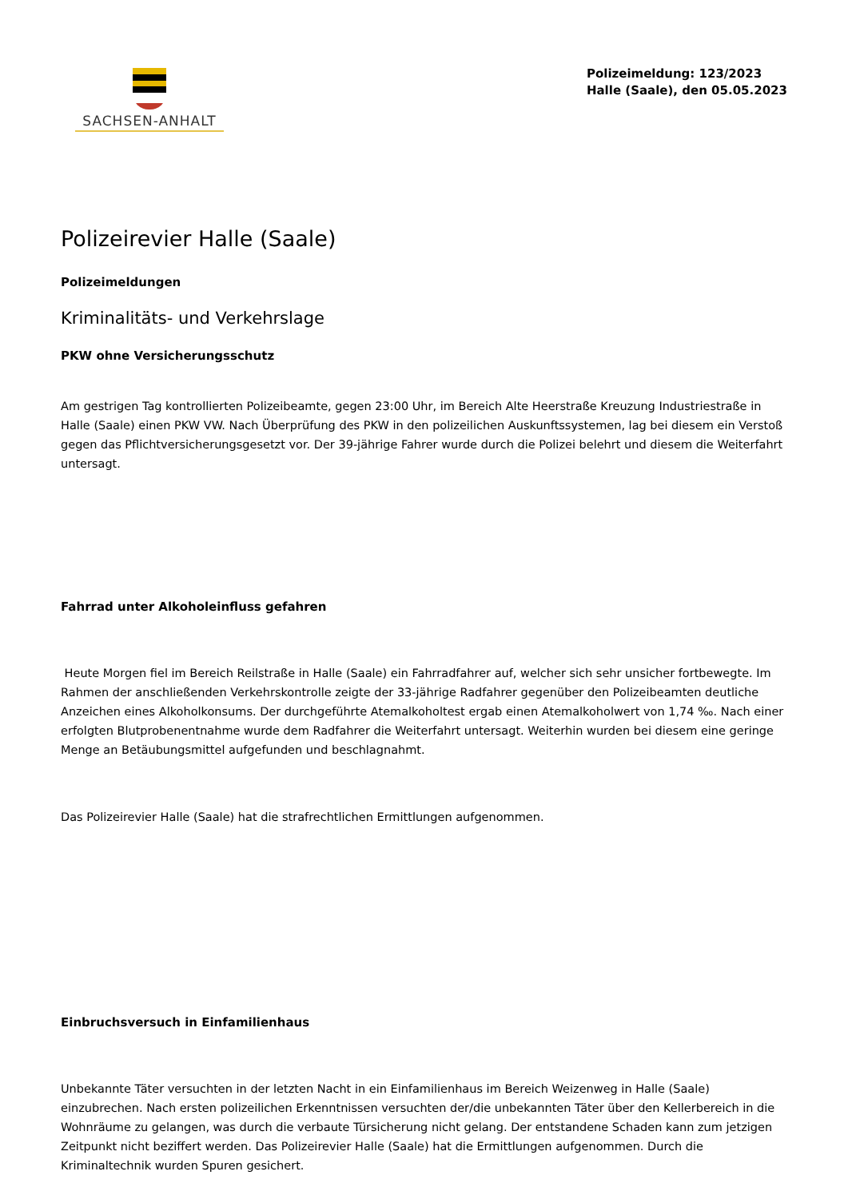SACHSEN-ANHALT
Polizeimeldung: 123/2023
Halle (Saale), den 05.05.2023
Polizeirevier Halle (Saale)
Polizeimeldungen
Kriminalitäts- und Verkehrslage
PKW ohne Versicherungsschutz
Am gestrigen Tag kontrollierten Polizeibeamte, gegen 23:00 Uhr, im Bereich Alte Heerstraße Kreuzung Industriestraße in Halle (Saale) einen PKW VW. Nach Überprüfung des PKW in den polizeilichen Auskunftssystemen, lag bei diesem ein Verstoß gegen das Pflichtversicherungsgesetzt vor. Der 39-jährige Fahrer wurde durch die Polizei belehrt und diesem die Weiterfahrt untersagt.
Fahrrad unter Alkoholeinfluss gefahren
Heute Morgen fiel im Bereich Reilstraße in Halle (Saale) ein Fahrradfahrer auf, welcher sich sehr unsicher fortbewegte. Im Rahmen der anschließenden Verkehrskontrolle zeigte der 33-jährige Radfahrer gegenüber den Polizeibeamten deutliche Anzeichen eines Alkoholkonsums. Der durchgeführte Atemalkoholtest ergab einen Atemalkoholwert von 1,74 ‰. Nach einer erfolgten Blutprobenentnahme wurde dem Radfahrer die Weiterfahrt untersagt. Weiterhin wurden bei diesem eine geringe Menge an Betäubungsmittel aufgefunden und beschlagnahmt.
Das Polizeirevier Halle (Saale) hat die strafrechtlichen Ermittlungen aufgenommen.
Einbruchsversuch in Einfamilienhaus
Unbekannte Täter versuchten in der letzten Nacht in ein Einfamilienhaus im Bereich Weizenweg in Halle (Saale) einzubrechen. Nach ersten polizeilichen Erkenntnissen versuchten der/die unbekannten Täter über den Kellerbereich in die Wohnräume zu gelangen, was durch die verbaute Türsicherung nicht gelang. Der entstandene Schaden kann zum jetzigen Zeitpunkt nicht beziffert werden. Das Polizeirevier Halle (Saale) hat die Ermittlungen aufgenommen. Durch die Kriminaltechnik wurden Spuren gesichert.